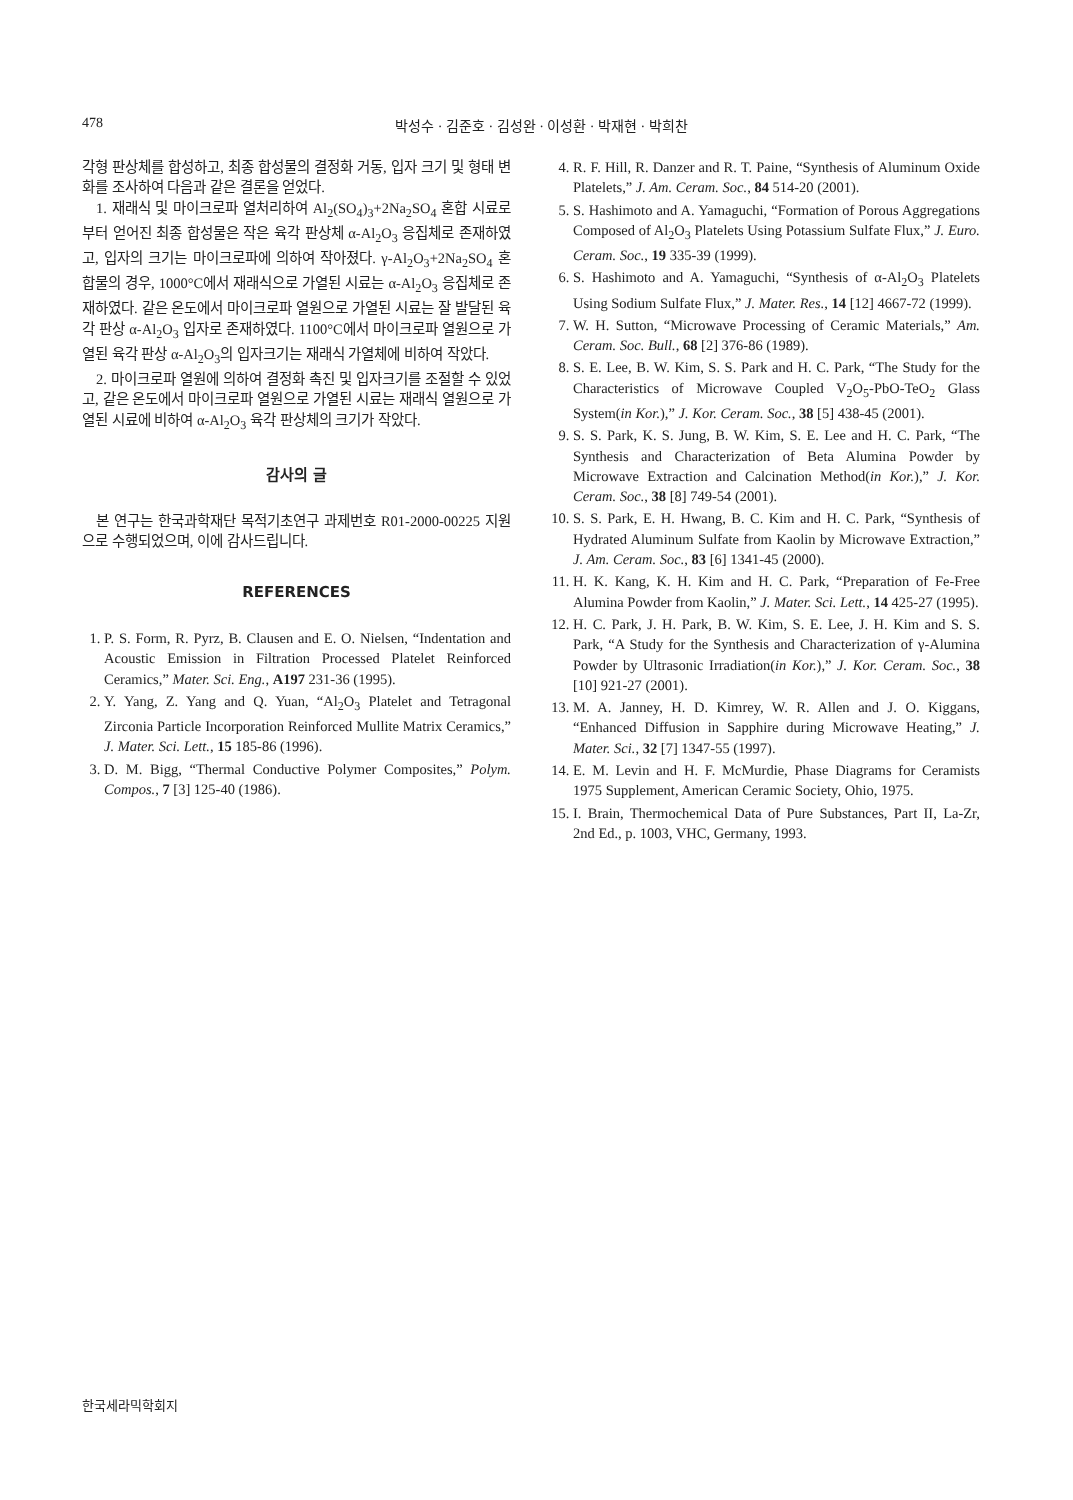478 박성수 · 김준호 · 김성완 · 이성환 · 박재현 · 박희찬
각형 판상체를 합성하고, 최종 합성물의 결정화 거동, 입자 크기 및 형태 변화를 조사하여 다음과 같은 결론을 얻었다.
1. 재래식 및 마이크로파 열처리하여 Al<sub>2</sub>(SO<sub>4</sub>)<sub>3</sub>+2Na<sub>2</sub>SO<sub>4</sub> 혼합 시료로부터 얻어진 최종 합성물은 작은 육각 판상체 α-Al<sub>2</sub>O<sub>3</sub> 응집체로 존재하였고, 입자의 크기는 마이크로파에 의하여 작아졌다. γ-Al<sub>2</sub>O<sub>3</sub>+2Na<sub>2</sub>SO<sub>4</sub> 혼합물의 경우, 1000°C에서 재래식으로 가열된 시료는 α-Al<sub>2</sub>O<sub>3</sub> 응집체로 존재하였다. 같은 온도에서 마이크로파 열원으로 가열된 시료는 잘 발달된 육각 판상 α-Al<sub>2</sub>O<sub>3</sub> 입자로 존재하였다. 1100°C에서 마이크로파 열원으로 가열된 육각 판상 α-Al<sub>2</sub>O<sub>3</sub>의 입자크기는 재래식 가열체에 비하여 작았다.
2. 마이크로파 열원에 의하여 결정화 촉진 및 입자크기를 조절할 수 있었고, 같은 온도에서 마이크로파 열원으로 가열된 시료는 재래식 열원으로 가열된 시료에 비하여 α-Al<sub>2</sub>O<sub>3</sub> 육각 판상체의 크기가 작았다.
감사의 글
본 연구는 한국과학재단 목적기초연구 과제번호 R01-2000-00225 지원으로 수행되었으며, 이에 감사드립니다.
REFERENCES
1. P. S. Form, R. Pyrz, B. Clausen and E. O. Nielsen, “Indentation and Acoustic Emission in Filtration Processed Platelet Reinforced Ceramics,” Mater. Sci. Eng., A197 231-36 (1995).
2. Y. Yang, Z. Yang and Q. Yuan, “Al<sub>2</sub>O<sub>3</sub> Platelet and Tetragonal Zirconia Particle Incorporation Reinforced Mullite Matrix Ceramics,” J. Mater. Sci. Lett., 15 185-86 (1996).
3. D. M. Bigg, “Thermal Conductive Polymer Composites,” Polym. Compos., 7 [3] 125-40 (1986).
4. R. F. Hill, R. Danzer and R. T. Paine, “Synthesis of Aluminum Oxide Platelets,” J. Am. Ceram. Soc., 84 514-20 (2001).
5. S. Hashimoto and A. Yamaguchi, “Formation of Porous Aggregations Composed of Al<sub>2</sub>O<sub>3</sub> Platelets Using Potassium Sulfate Flux,” J. Euro. Ceram. Soc., 19 335-39 (1999).
6. S. Hashimoto and A. Yamaguchi, “Synthesis of α-Al<sub>2</sub>O<sub>3</sub> Platelets Using Sodium Sulfate Flux,” J. Mater. Res., 14 [12] 4667-72 (1999).
7. W. H. Sutton, “Microwave Processing of Ceramic Materials,” Am. Ceram. Soc. Bull., 68 [2] 376-86 (1989).
8. S. E. Lee, B. W. Kim, S. S. Park and H. C. Park, “The Study for the Characteristics of Microwave Coupled V<sub>2</sub>O<sub>5</sub>-PbO-TeO<sub>2</sub> Glass System(in Kor.),” J. Kor. Ceram. Soc., 38 [5] 438-45 (2001).
9. S. S. Park, K. S. Jung, B. W. Kim, S. E. Lee and H. C. Park, “The Synthesis and Characterization of Beta Alumina Powder by Microwave Extraction and Calcination Method(in Kor.),” J. Kor. Ceram. Soc., 38 [8] 749-54 (2001).
10. S. S. Park, E. H. Hwang, B. C. Kim and H. C. Park, “Synthesis of Hydrated Aluminum Sulfate from Kaolin by Microwave Extraction,” J. Am. Ceram. Soc., 83 [6] 1341-45 (2000).
11. H. K. Kang, K. H. Kim and H. C. Park, “Preparation of Fe-Free Alumina Powder from Kaolin,” J. Mater. Sci. Lett., 14 425-27 (1995).
12. H. C. Park, J. H. Park, B. W. Kim, S. E. Lee, J. H. Kim and S. S. Park, “A Study for the Synthesis and Characterization of γ-Alumina Powder by Ultrasonic Irradiation(in Kor.),” J. Kor. Ceram. Soc., 38 [10] 921-27 (2001).
13. M. A. Janney, H. D. Kimrey, W. R. Allen and J. O. Kiggans, “Enhanced Diffusion in Sapphire during Microwave Heating,” J. Mater. Sci., 32 [7] 1347-55 (1997).
14. E. M. Levin and H. F. McMurdie, Phase Diagrams for Ceramists 1975 Supplement, American Ceramic Society, Ohio, 1975.
15. I. Brain, Thermochemical Data of Pure Substances, Part II, La-Zr, 2nd Ed., p. 1003, VHC, Germany, 1993.
한국세라믹학회지